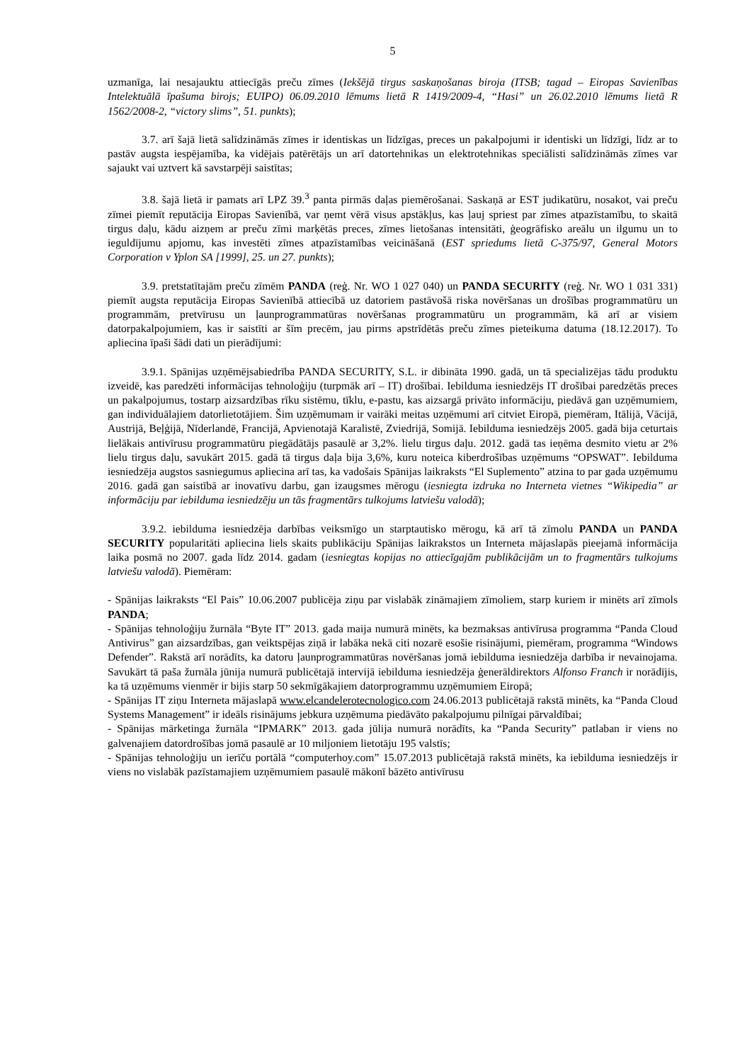5
uzmanīga, lai nesajauktu attiecīgās preču zīmes (Iekšējā tirgus saskaņošanas biroja (ITSB; tagad – Eiropas Savienības Intelektuālā īpašuma birojs; EUIPO) 06.09.2010 lēmums lietā R 1419/2009-4, “Hasi” un 26.02.2010 lēmums lietā R 1562/2008-2, “victory slims”, 51. punkts);
3.7. arī šajā lietā salīdzināmās zīmes ir identiskas un līdzīgas, preces un pakalpojumi ir identiski un līdzīgi, līdz ar to pastāv augsta iespējamība, ka vidējais patērētājs un arī datortehnikas un elektrotehnikas speciālisti salīdzināmās zīmes var sajaukt vai uztvert kā savstarpēji saistītas;
3.8. šajā lietā ir pamats arī LPZ 39.<sup>3</sup> panta pirmās daļas piemērošanai. Saskaņā ar EST judikatūru, nosakot, vai preču zīmei piemīt reputācija Eiropas Savienībā, var ņemt vērā visus apstākļus, kas ļauj spriest par zīmes atpazīstamību, to skaitā tirgus daļu, kādu aizņem ar preču zīmi marķētās preces, zīmes lietošanas intensitāti, ģeogrāfisko areālu un ilgumu un to ieguldījumu apjomu, kas investēti zīmes atpazīstamības veicināšanā (EST spriedums lietā C-375/97, General Motors Corporation v Yplon SA [1999], 25. un 27. punkts);
3.9. pretstatītajām preču zīmēm PANDA (reģ. Nr. WO 1 027 040) un PANDA SECURITY (reģ. Nr. WO 1 031 331) piemīt augsta reputācija Eiropas Savienībā attiecībā uz datoriem pastāvošā riska novēršanas un drošības programmatūru un programmām, pretvīrusu un ļaunprogrammatūras novēršanas programmatūru un programmām, kā arī ar visiem datorpakalpojumiem, kas ir saistīti ar šīm precēm, jau pirms apstrīdētās preču zīmes pieteikuma datuma (18.12.2017). To apliecina īpaši šādi dati un pierādījumi:
3.9.1. Spānijas uzņēmējsabiedrība PANDA SECURITY, S.L. ir dibināta 1990. gadā, un tā specializējas tādu produktu izveidē, kas paredzēti informācijas tehnoloģiju (turpmāk arī – IT) drošībai. Iebilduma iesniedzējs IT drošībai paredzētās preces un pakalpojumus, tostarp aizsardzības rīku sistēmu, tīklu, e-pastu, kas aizsargā privāto informāciju, piedāvā gan uzņēmumiem, gan individuālajiem datorlietotājiem. Šim uzņēmumam ir vairāki meitas uzņēmumi arī citviet Eiropā, piemēram, Itālijā, Vācijā, Austrijā, Beļģijā, Nīderlandē, Francijā, Apvienotajā Karalistē, Zviedrijā, Somijā. Iebilduma iesniedzējs 2005. gadā bija ceturtais lielākais antivīrusu programmatūru piegādātājs pasaulē ar 3,2%. lielu tirgus daļu. 2012. gadā tas ieņēma desmito vietu ar 2% lielu tirgus daļu, savukārt 2015. gadā tā tirgus daļa bija 3,6%, kuru noteica kiberdrošības uzņēmums “OPSWAT”. Iebilduma iesniedzēja augstos sasniegumus apliecina arī tas, ka vadošais Spānijas laikraksts “El Suplemento” atzina to par gada uzņēmumu 2016. gadā gan saistībā ar inovatīvu darbu, gan izaugsmes mērogu (iesniegta izdruka no Interneta vietnes “Wikipedia” ar informāciju par iebilduma iesniedzēju un tās fragmentārs tulkojums latviešu valodā);
3.9.2. iebilduma iesniedzēja darbības veiksmīgo un starptautisko mērogu, kā arī tā zīmolu PANDA un PANDA SECURITY popularitāti apliecina liels skaits publikāciju Spānijas laikrakstos un Interneta mājaslapās pieejamā informācija laika posmā no 2007. gada līdz 2014. gadam (iesniegtas kopijas no attiecīgajām publikācijām un to fragmentārs tulkojums latviešu valodā). Piemēram:
- Spānijas laikraksts “El Pais” 10.06.2007 publicēja ziņu par vislabāk zināmajiem zīmoliem, starp kuriem ir minēts arī zīmols PANDA;
- Spānijas tehnoloģiju žurnāla “Byte IT” 2013. gada maija numurā minēts, ka bezmaksas antivīrusa programma “Panda Cloud Antivirus” gan aizsardzības, gan veiktspējas ziņā ir labāka nekā citi nozarē esošie risinājumi, piemēram, programma “Windows Defender”. Rakstā arī norādīts, ka datoru ļaunprogrammatūras novēršanas jomā iebilduma iesniedzēja darbība ir nevainojama. Savukārt tā paša žurnāla jūnija numurā publicētajā intervijā iebilduma iesniedzēja ģenerāldirektors Alfonso Franch ir norādījis, ka tā uzņēmums vienmēr ir bijis starp 50 sekmīgākajiem datorprogrammu uzņēmumiem Eiropā;
- Spānijas IT ziņu Interneta mājaslapā www.elcandelerotecnologico.com 24.06.2013 publicētajā rakstā minēts, ka “Panda Cloud Systems Management” ir ideāls risinājums jebkura uzņēmuma piedāvāto pakalpojumu pilnīgai pārvaldībai;
- Spānijas mārketinga žurnāla “IPMARK” 2013. gada jūlija numurā norādīts, ka “Panda Security” patlaban ir viens no galvenajiem datordrošības jomā pasaulē ar 10 miljoniem lietotāju 195 valstīs;
- Spānijas tehnoloģiju un ierīču portālā “computerhoy.com” 15.07.2013 publicētajā rakstā minēts, ka iebilduma iesniedzējs ir viens no vislabāk pazīstamajiem uzņēmumiem pasaulē mākonī bāzēto antivīrusu